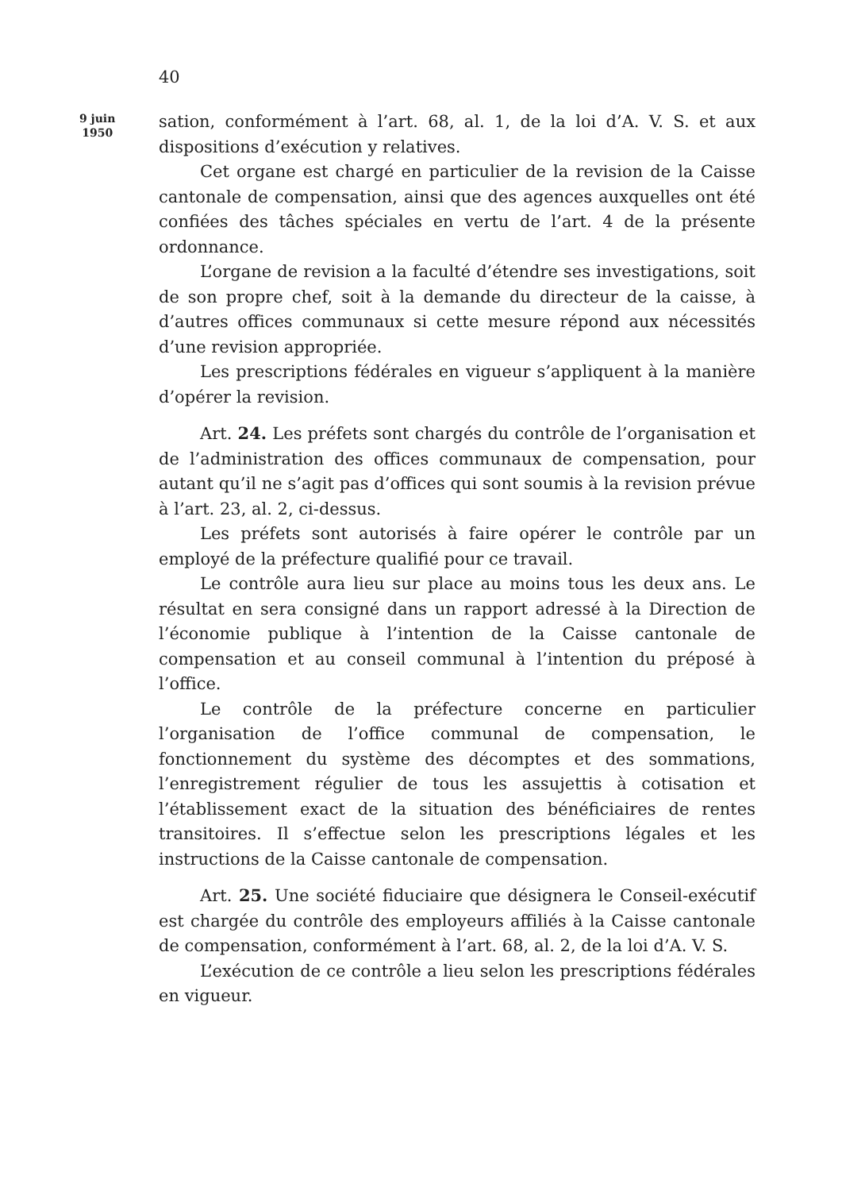40
9 juin
1950
sation, conformément à l’art. 68, al. 1, de la loi d’A. V. S. et aux dispositions d’exécution y relatives.
Cet organe est chargé en particulier de la revision de la Caisse cantonale de compensation, ainsi que des agences auxquelles ont été confiées des tâches spéciales en vertu de l’art. 4 de la présente ordonnance.
L’organe de revision a la faculté d’étendre ses investigations, soit de son propre chef, soit à la demande du directeur de la caisse, à d’autres offices communaux si cette mesure répond aux nécessités d’une revision appropriée.
Les prescriptions fédérales en vigueur s’appliquent à la manière d’opérer la revision.
Art. 24. Les préfets sont chargés du contrôle de l’organisation et de l’administration des offices communaux de compensation, pour autant qu’il ne s’agit pas d’offices qui sont soumis à la revision prévue à l’art. 23, al. 2, ci-dessus.
Les préfets sont autorisés à faire opérer le contrôle par un employé de la préfecture qualifié pour ce travail.
Le contrôle aura lieu sur place au moins tous les deux ans. Le résultat en sera consigné dans un rapport adressé à la Direction de l’économie publique à l’intention de la Caisse cantonale de compensation et au conseil communal à l’intention du préposé à l’office.
Le contrôle de la préfecture concerne en particulier l’organisation de l’office communal de compensation, le fonctionnement du système des décomptes et des sommations, l’enregistrement régulier de tous les assujettis à cotisation et l’établissement exact de la situation des bénéficiaires de rentes transitoires. Il s’effectue selon les prescriptions légales et les instructions de la Caisse cantonale de compensation.
Art. 25. Une société fiduciaire que désignera le Conseil-exécutif est chargée du contrôle des employeurs affiliés à la Caisse cantonale de compensation, conformément à l’art. 68, al. 2, de la loi d’A. V. S.
L’exécution de ce contrôle a lieu selon les prescriptions fédérales en vigueur.